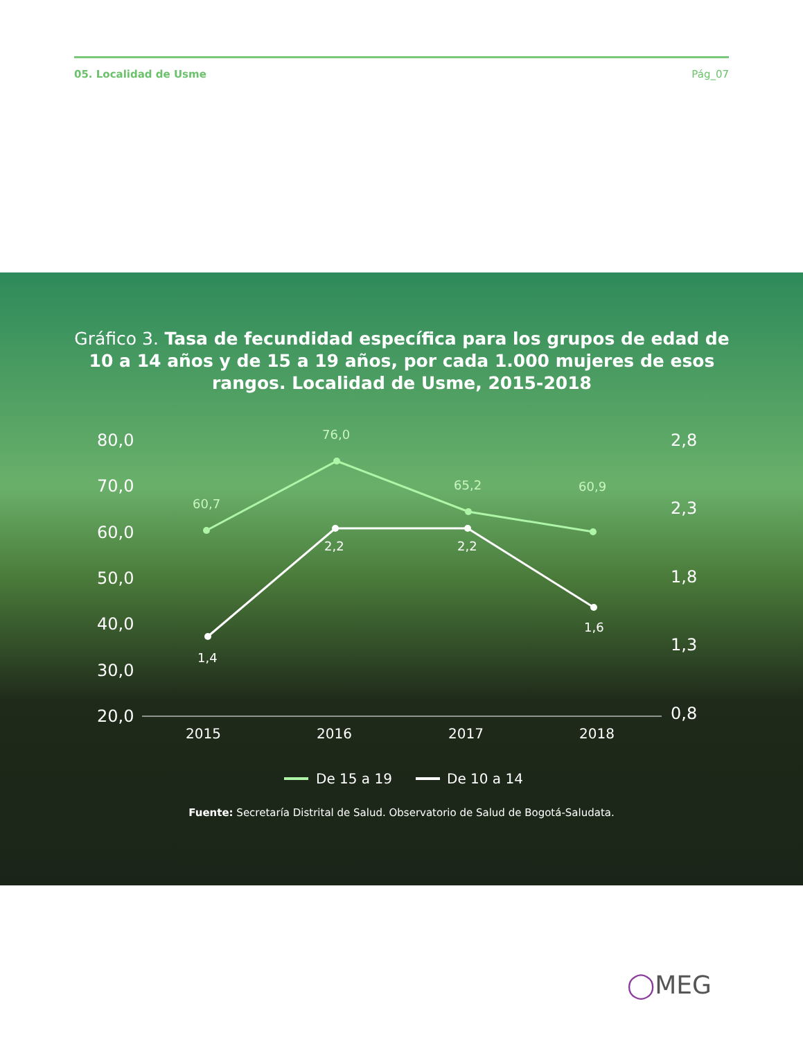05. Localidad de Usme Pág_07
Gráfico 3. Tasa de fecundidad específica para los grupos de edad de 10 a 14 años y de 15 a 19 años, por cada 1.000 mujeres de esos rangos. Localidad de Usme, 2015-2018
80,0
70,0
60,0
50,0
40,0
30,0
20,0
2,8
2,3
1,8
1,3
0,8
2015
2016
2017
2018
60,7
76,0
65,2
60,9
1,4
2,2
2,2
1,6
De 15 a 19
De 10 a 14
Fuente: Secretaría Distrital de Salud. Observatorio de Salud de Bogotá-Saludata.
◯MEG